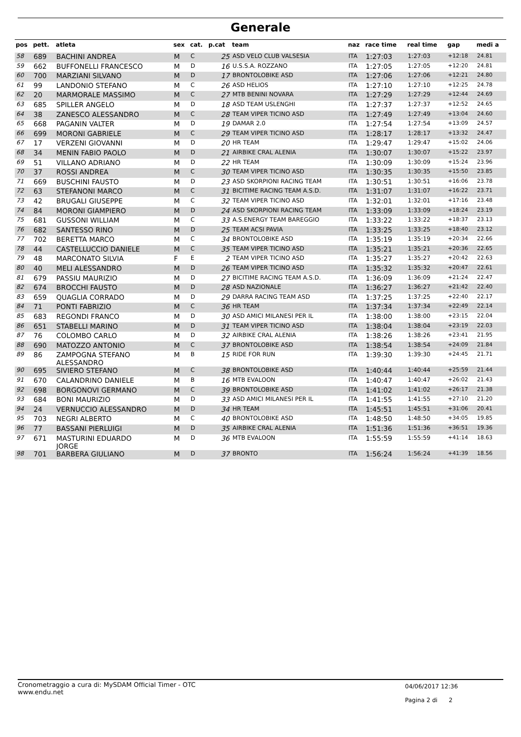Generale
| pos | pett. | atleta | sex | cat. | p.cat | team | naz | race time | real time | gap | medi a |
| --- | --- | --- | --- | --- | --- | --- | --- | --- | --- | --- | --- |
| 58 | 689 | BACHINI ANDREA | M | C | 25 | ASD VELO CLUB VALSESIA | ITA | 1:27:03 | 1:27:03 | +12:18 | 24.81 |
| 59 | 662 | BUFFONELLI FRANCESCO | M | D | 16 | U.S.S.A. ROZZANO | ITA | 1:27:05 | 1:27:05 | +12:20 | 24.81 |
| 60 | 700 | MARZIANI SILVANO | M | D | 17 | BRONTOLOBIKE ASD | ITA | 1:27:06 | 1:27:06 | +12:21 | 24.80 |
| 61 | 99 | LANDONIO STEFANO | M | C | 26 | ASD HELIOS | ITA | 1:27:10 | 1:27:10 | +12:25 | 24.78 |
| 62 | 20 | MARMORALE MASSIMO | M | C | 27 | MTB BENINI NOVARA | ITA | 1:27:29 | 1:27:29 | +12:44 | 24.69 |
| 63 | 685 | SPILLER ANGELO | M | D | 18 | ASD TEAM USLENGHI | ITA | 1:27:37 | 1:27:37 | +12:52 | 24.65 |
| 64 | 38 | ZANESCO ALESSANDRO | M | C | 28 | TEAM VIPER TICINO ASD | ITA | 1:27:49 | 1:27:49 | +13:04 | 24.60 |
| 65 | 668 | PAGANIN VALTER | M | D | 19 | DAMAR 2.0 | ITA | 1:27:54 | 1:27:54 | +13:09 | 24.57 |
| 66 | 699 | MORONI GABRIELE | M | C | 29 | TEAM VIPER TICINO ASD | ITA | 1:28:17 | 1:28:17 | +13:32 | 24.47 |
| 67 | 17 | VERZENI GIOVANNI | M | D | 20 | HR TEAM | ITA | 1:29:47 | 1:29:47 | +15:02 | 24.06 |
| 68 | 34 | MENIN FABIO PAOLO | M | D | 21 | AIRBIKE CRAL ALENIA | ITA | 1:30:07 | 1:30:07 | +15:22 | 23.97 |
| 69 | 51 | VILLANO ADRIANO | M | D | 22 | HR TEAM | ITA | 1:30:09 | 1:30:09 | +15:24 | 23.96 |
| 70 | 37 | ROSSI ANDREA | M | C | 30 | TEAM VIPER TICINO ASD | ITA | 1:30:35 | 1:30:35 | +15:50 | 23.85 |
| 71 | 669 | BUSCHINI FAUSTO | M | D | 23 | ASD SKORPIONI RACING TEAM | ITA | 1:30:51 | 1:30:51 | +16:06 | 23.78 |
| 72 | 63 | STEFANONI MARCO | M | C | 31 | BICITIME RACING TEAM A.S.D. | ITA | 1:31:07 | 1:31:07 | +16:22 | 23.71 |
| 73 | 42 | BRUGALI GIUSEPPE | M | C | 32 | TEAM VIPER TICINO ASD | ITA | 1:32:01 | 1:32:01 | +17:16 | 23.48 |
| 74 | 84 | MORONI GIAMPIERO | M | D | 24 | ASD SKORPIONI RACING TEAM | ITA | 1:33:09 | 1:33:09 | +18:24 | 23.19 |
| 75 | 681 | GUSSONI WILLIAM | M | C | 33 | A.S.ENERGY TEAM BAREGGIO | ITA | 1:33:22 | 1:33:22 | +18:37 | 23.13 |
| 76 | 682 | SANTESSO RINO | M | D | 25 | TEAM ACSI PAVIA | ITA | 1:33:25 | 1:33:25 | +18:40 | 23.12 |
| 77 | 702 | BERETTA MARCO | M | C | 34 | BRONTOLOBIKE ASD | ITA | 1:35:19 | 1:35:19 | +20:34 | 22.66 |
| 78 | 44 | CASTELLUCCIO DANIELE | M | C | 35 | TEAM VIPER TICINO ASD | ITA | 1:35:21 | 1:35:21 | +20:36 | 22.65 |
| 79 | 48 | MARCONATO SILVIA | F | E | 2 | TEAM VIPER TICINO ASD | ITA | 1:35:27 | 1:35:27 | +20:42 | 22.63 |
| 80 | 40 | MELI ALESSANDRO | M | D | 26 | TEAM VIPER TICINO ASD | ITA | 1:35:32 | 1:35:32 | +20:47 | 22.61 |
| 81 | 679 | PASSIU MAURIZIO | M | D | 27 | BICITIME RACING TEAM A.S.D. | ITA | 1:36:09 | 1:36:09 | +21:24 | 22.47 |
| 82 | 674 | BROCCHI FAUSTO | M | D | 28 | ASD NAZIONALE | ITA | 1:36:27 | 1:36:27 | +21:42 | 22.40 |
| 83 | 659 | QUAGLIA CORRADO | M | D | 29 | DARRA RACING TEAM ASD | ITA | 1:37:25 | 1:37:25 | +22:40 | 22.17 |
| 84 | 71 | PONTI FABRIZIO | M | C | 36 | HR TEAM | ITA | 1:37:34 | 1:37:34 | +22:49 | 22.14 |
| 85 | 683 | REGONDI FRANCO | M | D | 30 | ASD AMICI MILANESI PER IL | ITA | 1:38:00 | 1:38:00 | +23:15 | 22.04 |
| 86 | 651 | STABELLI MARINO | M | D | 31 | TEAM VIPER TICINO ASD | ITA | 1:38:04 | 1:38:04 | +23:19 | 22.03 |
| 87 | 76 | COLOMBO CARLO | M | D | 32 | AIRBIKE CRAL ALENIA | ITA | 1:38:26 | 1:38:26 | +23:41 | 21.95 |
| 88 | 690 | MATOZZO ANTONIO | M | C | 37 | BRONTOLOBIKE ASD | ITA | 1:38:54 | 1:38:54 | +24:09 | 21.84 |
| 89 | 86 | ZAMPOGNA STEFANO ALESSANDRO | M | B | 15 | RIDE FOR RUN | ITA | 1:39:30 | 1:39:30 | +24:45 | 21.71 |
| 90 | 695 | SIVIERO STEFANO | M | C | 38 | BRONTOLOBIKE ASD | ITA | 1:40:44 | 1:40:44 | +25:59 | 21.44 |
| 91 | 670 | CALANDRINO DANIELE | M | B | 16 | MTB EVALOON | ITA | 1:40:47 | 1:40:47 | +26:02 | 21.43 |
| 92 | 698 | BORGONOVI GERMANO | M | C | 39 | BRONTOLOBIKE ASD | ITA | 1:41:02 | 1:41:02 | +26:17 | 21.38 |
| 93 | 684 | BONI MAURIZIO | M | D | 33 | ASD AMICI MILANESI PER IL | ITA | 1:41:55 | 1:41:55 | +27:10 | 21.20 |
| 94 | 24 | VERNUCCIO ALESSANDRO | M | D | 34 | HR TEAM | ITA | 1:45:51 | 1:45:51 | +31:06 | 20.41 |
| 95 | 703 | NEGRI ALBERTO | M | C | 40 | BRONTOLOBIKE ASD | ITA | 1:48:50 | 1:48:50 | +34:05 | 19.85 |
| 96 | 77 | BASSANI PIERLUIGI | M | D | 35 | AIRBIKE CRAL ALENIA | ITA | 1:51:36 | 1:51:36 | +36:51 | 19.36 |
| 97 | 671 | MASTURINI EDUARDO JORGE | M | D | 36 | MTB EVALOON | ITA | 1:55:59 | 1:55:59 | +41:14 | 18.63 |
| 98 | 701 | BARBERA GIULIANO | M | D | 37 | BRONTO | ITA | 1:56:24 | 1:56:24 | +41:39 | 18.56 |
Cronometraggio a cura di: MySDAM Official Timer - OTC
www.endu.net
04/06/2017 12:36
Pagina 2 di 2